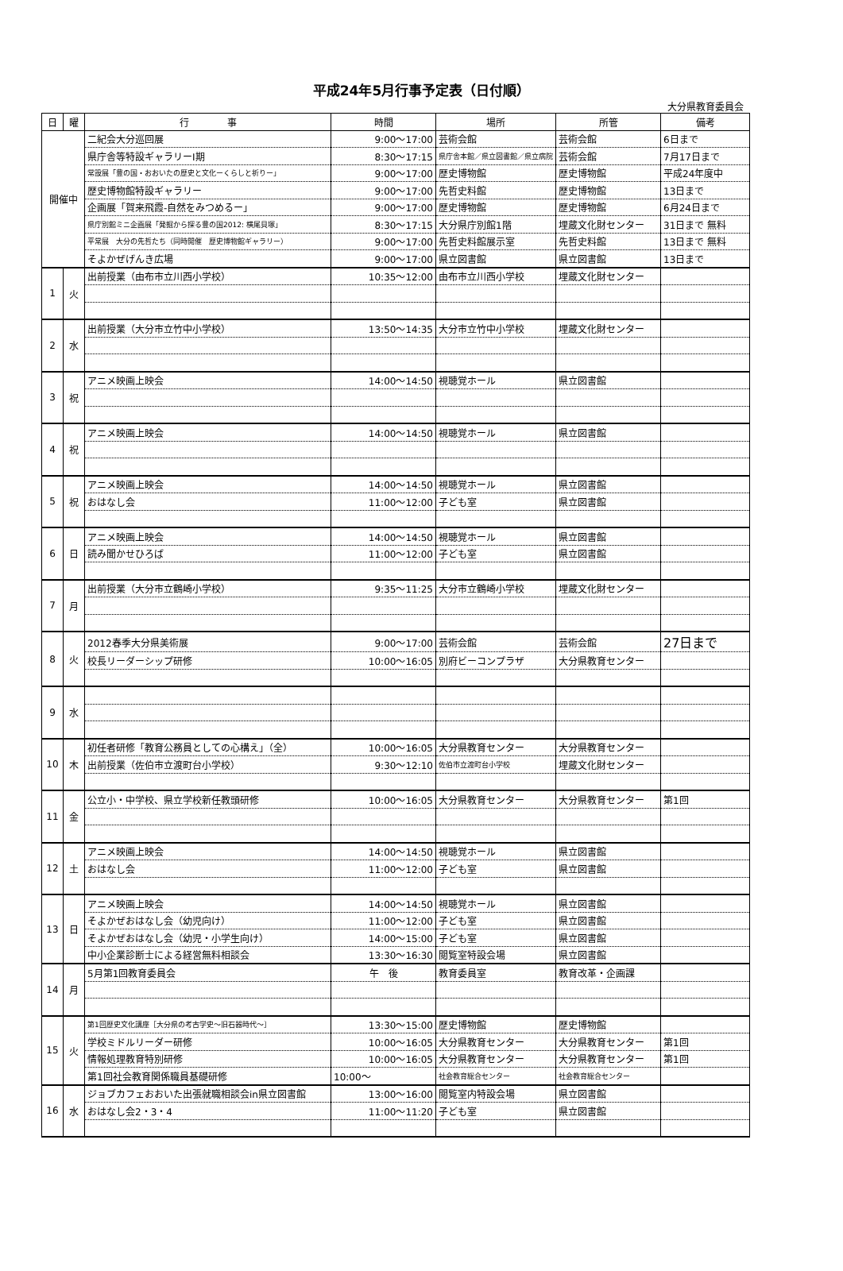平成24年5月行事予定表（日付順）
大分県教育委員会
| 日 | 曜 | 行 事 | 時間 | 場所 | 所管 | 備考 |
| --- | --- | --- | --- | --- | --- | --- |
| 開催中 | | 二紀会大分巡回展 | 9:00～17:00 | 芸術会館 | 芸術会館 | 6日まで |
| | | 県庁舎等特設ギャラリーⅠ期 | 8:30～17:15 | 県庁舎本館／県立図書館／県立病院 | 芸術会館 | 7月17日まで |
| | | 常設展「豊の国・おおいたの歴史と文化ーくらしと祈りー」 | 9:00～17:00 | 歴史博物館 | 歴史博物館 | 平成24年度中 |
| | | 歴史博物館特設ギャラリー | 9:00～17:00 | 先哲史料館 | 歴史博物館 | 13日まで |
| | | 企画展「賀来飛霞-自然をみつめるー」 | 9:00～17:00 | 歴史博物館 | 歴史博物館 | 6月24日まで |
| | | 県庁別館ミニ企画展「発掘から探る豊の国2012: 横尾貝塚」 | 8:30～17:15 | 大分県庁別館1階 | 埋蔵文化財センター | 31日まで 無料 |
| | | 平常展 大分の先哲たち（同時開催 歴史博物館ギャラリー） | 9:00～17:00 | 先哲史料館展示室 | 先哲史料館 | 13日まで 無料 |
| | | そよかぜげんき広場 | 9:00～17:00 | 県立図書館 | 県立図書館 | 13日まで |
| 1 | 火 | 出前授業（由布市立川西小学校） | 10:35～12:00 | 由布市立川西小学校 | 埋蔵文化財センター | |
| 2 | 水 | 出前授業（大分市立竹中小学校） | 13:50～14:35 | 大分市立竹中小学校 | 埋蔵文化財センター | |
| 3 | 祝 | アニメ映画上映会 | 14:00～14:50 | 視聴覚ホール | 県立図書館 | |
| 4 | 祝 | アニメ映画上映会 | 14:00～14:50 | 視聴覚ホール | 県立図書館 | |
| 5 | 祝 | アニメ映画上映会 | 14:00～14:50 | 視聴覚ホール | 県立図書館 | |
| | | おはなし会 | 11:00～12:00 | 子ども室 | 県立図書館 | |
| 6 | 日 | アニメ映画上映会 | 14:00～14:50 | 視聴覚ホール | 県立図書館 | |
| | | 読み聞かせひろば | 11:00～12:00 | 子ども室 | 県立図書館 | |
| 7 | 月 | 出前授業（大分市立鶴崎小学校） | 9:35～11:25 | 大分市立鶴崎小学校 | 埋蔵文化財センター | |
| 8 | 火 | 2012春季大分県美術展 | 9:00～17:00 | 芸術会館 | 芸術会館 | 27日まで |
| | | 校長リーダーシップ研修 | 10:00～16:05 | 別府ビーコンプラザ | 大分県教育センター | |
| 9 | 水 | | | | | |
| 10 | 木 | 初任者研修「教育公務員としての心構え」（全） | 10:00～16:05 | 大分県教育センター | 大分県教育センター | |
| | | 出前授業（佐伯市立渡町台小学校） | 9:30～12:10 | 佐伯市立渡町台小学校 | 埋蔵文化財センター | |
| 11 | 金 | 公立小・中学校、県立学校新任教頭研修 | 10:00～16:05 | 大分県教育センター | 大分県教育センター | 第1回 |
| 12 | 土 | アニメ映画上映会 | 14:00～14:50 | 視聴覚ホール | 県立図書館 | |
| | | おはなし会 | 11:00～12:00 | 子ども室 | 県立図書館 | |
| 13 | 日 | アニメ映画上映会 | 14:00～14:50 | 視聴覚ホール | 県立図書館 | |
| | | そよかぜおはなし会（幼児向け） | 11:00～12:00 | 子ども室 | 県立図書館 | |
| | | そよかぜおはなし会（幼児・小学生向け） | 14:00～15:00 | 子ども室 | 県立図書館 | |
| | | 中小企業診断士による経営無料相談会 | 13:30～16:30 | 閲覧室特設会場 | 県立図書館 | |
| 14 | 月 | 5月第1回教育委員会 | 午 後 | 教育委員室 | 教育改革・企画課 | |
| 15 | 火 | 第1回歴史文化講座［大分県の考古学史～旧石器時代～］ | 13:30～15:00 | 歴史博物館 | 歴史博物館 | |
| | | 学校ミドルリーダー研修 | 10:00～16:05 | 大分県教育センター | 大分県教育センター | 第1回 |
| | | 情報処理教育特別研修 | 10:00～16:05 | 大分県教育センター | 大分県教育センター | 第1回 |
| | | 第1回社会教育関係職員基礎研修 | 10:00～ | 社会教育総合センター | 社会教育総合センター | |
| 16 | 水 | ジョブカフェおおいた出張就職相談会in県立図書館 | 13:00～16:00 | 閲覧室内特設会場 | 県立図書館 | |
| | | おはなし会2・3・4 | 11:00～11:20 | 子ども室 | 県立図書館 | |